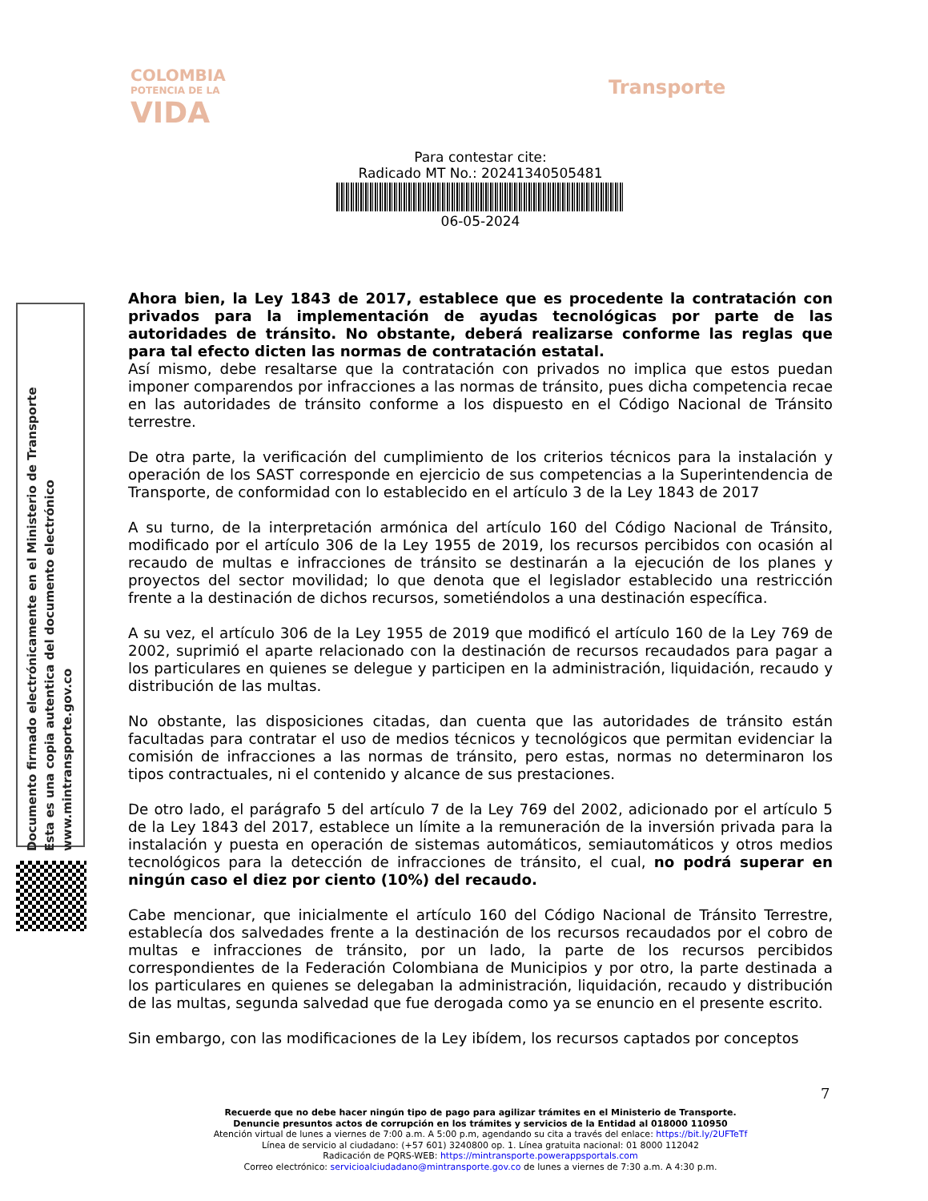COLOMBIA
POTENCIA DE LA
VIDA
Transporte
Para contestar cite:
Radicado MT No.: 20241340505481
06-05-2024
Documento firmado electrónicamente en el Ministerio de Transporte
Esta es una copia autentica del documento electrónico
www.mintransporte.gov.co
Ahora bien, la Ley 1843 de 2017, establece que es procedente la contratación con privados para la implementación de ayudas tecnológicas por parte de las autoridades de tránsito. No obstante, deberá realizarse conforme las reglas que para tal efecto dicten las normas de contratación estatal.
Así mismo, debe resaltarse que la contratación con privados no implica que estos puedan imponer comparendos por infracciones a las normas de tránsito, pues dicha competencia recae en las autoridades de tránsito conforme a los dispuesto en el Código Nacional de Tránsito terrestre.
De otra parte, la verificación del cumplimiento de los criterios técnicos para la instalación y operación de los SAST corresponde en ejercicio de sus competencias a la Superintendencia de Transporte, de conformidad con lo establecido en el artículo 3 de la Ley 1843 de 2017
A su turno, de la interpretación armónica del artículo 160 del Código Nacional de Tránsito, modificado por el artículo 306 de la Ley 1955 de 2019, los recursos percibidos con ocasión al recaudo de multas e infracciones de tránsito se destinarán a la ejecución de los planes y proyectos del sector movilidad; lo que denota que el legislador establecido una restricción frente a la destinación de dichos recursos, sometiéndolos a una destinación específica.
A su vez, el artículo 306 de la Ley 1955 de 2019 que modificó el artículo 160 de la Ley 769 de 2002, suprimió el aparte relacionado con la destinación de recursos recaudados para pagar a los particulares en quienes se delegue y participen en la administración, liquidación, recaudo y distribución de las multas.
No obstante, las disposiciones citadas, dan cuenta que las autoridades de tránsito están facultadas para contratar el uso de medios técnicos y tecnológicos que permitan evidenciar la comisión de infracciones a las normas de tránsito, pero estas, normas no determinaron los tipos contractuales, ni el contenido y alcance de sus prestaciones.
De otro lado, el parágrafo 5 del artículo 7 de la Ley 769 del 2002, adicionado por el artículo 5 de la Ley 1843 del 2017, establece un límite a la remuneración de la inversión privada para la instalación y puesta en operación de sistemas automáticos, semiautomáticos y otros medios tecnológicos para la detección de infracciones de tránsito, el cual, no podrá superar en ningún caso el diez por ciento (10%) del recaudo.
Cabe mencionar, que inicialmente el artículo 160 del Código Nacional de Tránsito Terrestre, establecía dos salvedades frente a la destinación de los recursos recaudados por el cobro de multas e infracciones de tránsito, por un lado, la parte de los recursos percibidos correspondientes de la Federación Colombiana de Municipios y por otro, la parte destinada a los particulares en quienes se delegaban la administración, liquidación, recaudo y distribución de las multas, segunda salvedad que fue derogada como ya se enuncio en el presente escrito.
Sin embargo, con las modificaciones de la Ley ibídem, los recursos captados por conceptos
7
Recuerde que no debe hacer ningún tipo de pago para agilizar trámites en el Ministerio de Transporte.
Denuncie presuntos actos de corrupción en los trámites y servicios de la Entidad al 018000 110950
Atención virtual de lunes a viernes de 7:00 a.m. A 5:00 p.m, agendando su cita a través del enlace: https://bit.ly/2UFTeTf
Línea de servicio al ciudadano: (+57 601) 3240800 op. 1. Línea gratuita nacional: 01 8000 112042
Radicación de PQRS-WEB: https://mintransporte.powerappsportals.com
Correo electrónico: servicioalciudadano@mintransporte.gov.co de lunes a viernes de 7:30 a.m. A 4:30 p.m.